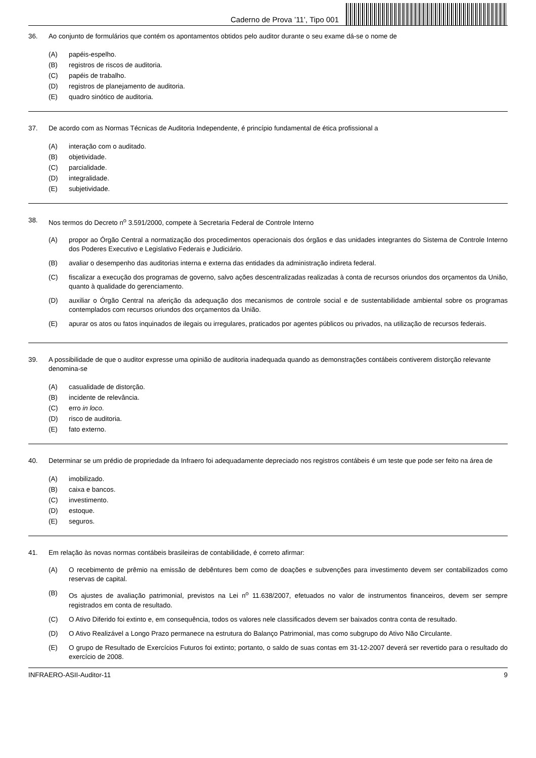Caderno de Prova ’11’, Tipo 001
36. Ao conjunto de formulários que contém os apontamentos obtidos pelo auditor durante o seu exame dá-se o nome de
(A) papéis-espelho.
(B) registros de riscos de auditoria.
(C) papéis de trabalho.
(D) registros de planejamento de auditoria.
(E) quadro sinótico de auditoria.
37. De acordo com as Normas Técnicas de Auditoria Independente, é princípio fundamental de ética profissional a
(A) interação com o auditado.
(B) objetividade.
(C) parcialidade.
(D) integralidade.
(E) subjetividade.
38. Nos termos do Decreto n<sup>o</sup> 3.591/2000, compete à Secretaria Federal de Controle Interno
(A) propor ao Órgão Central a normatização dos procedimentos operacionais dos órgãos e das unidades integrantes do Sistema de Controle Interno dos Poderes Executivo e Legislativo Federais e Judiciário.
(B) avaliar o desempenho das auditorias interna e externa das entidades da administração indireta federal.
(C) fiscalizar a execução dos programas de governo, salvo ações descentralizadas realizadas à conta de recursos oriundos dos orçamentos da União, quanto à qualidade do gerenciamento.
(D) auxiliar o Órgão Central na aferição da adequação dos mecanismos de controle social e de sustentabilidade ambiental sobre os programas contemplados com recursos oriundos dos orçamentos da União.
(E) apurar os atos ou fatos inquinados de ilegais ou irregulares, praticados por agentes públicos ou privados, na utilização de recursos federais.
39. A possibilidade de que o auditor expresse uma opinião de auditoria inadequada quando as demonstrações contábeis contiverem distorção relevante denomina-se
(A) casualidade de distorção.
(B) incidente de relevância.
(C) erro in loco.
(D) risco de auditoria.
(E) fato externo.
40. Determinar se um prédio de propriedade da Infraero foi adequadamente depreciado nos registros contábeis é um teste que pode ser feito na área de
(A) imobilizado.
(B) caixa e bancos.
(C) investimento.
(D) estoque.
(E) seguros.
41. Em relação às novas normas contábeis brasileiras de contabilidade, é correto afirmar:
(A) O recebimento de prêmio na emissão de debêntures bem como de doações e subvenções para investimento devem ser contabilizados como reservas de capital.
(B) Os ajustes de avaliação patrimonial, previstos na Lei n<sup>o</sup> 11.638/2007, efetuados no valor de instrumentos financeiros, devem ser sempre registrados em conta de resultado.
(C) O Ativo Diferido foi extinto e, em consequência, todos os valores nele classificados devem ser baixados contra conta de resultado.
(D) O Ativo Realizável a Longo Prazo permanece na estrutura do Balanço Patrimonial, mas como subgrupo do Ativo Não Circulante.
(E) O grupo de Resultado de Exercícios Futuros foi extinto; portanto, o saldo de suas contas em 31-12-2007 deverá ser revertido para o resultado do exercício de 2008.
INFRAERO-ASII-Auditor-11 9